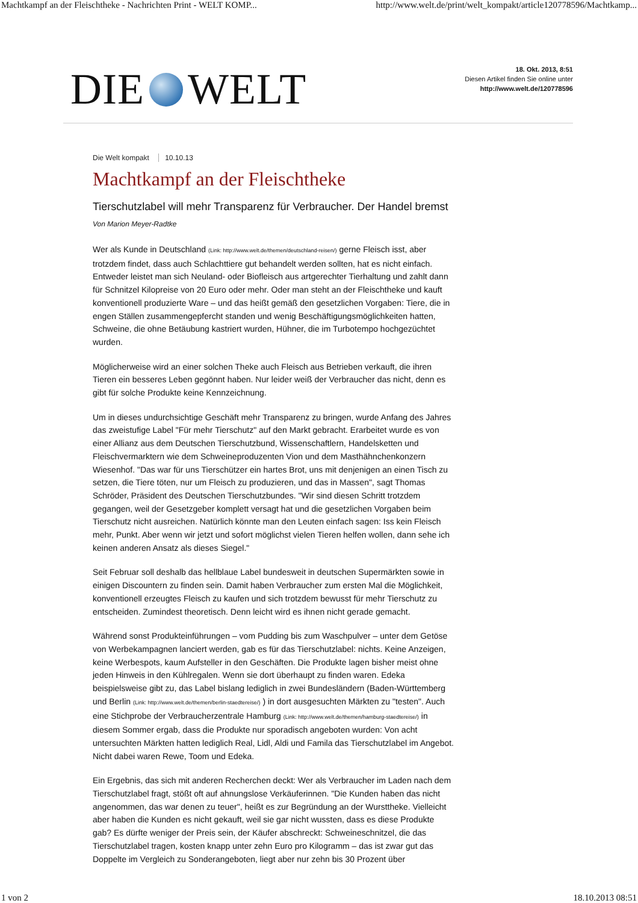Machtkampf an der Fleischtheke - Nachrichten Print - WELT KOMP... http://www.welt.de/print/welt_kompakt/article120778596/Machtkamp...
DIE WELT
18. Okt. 2013, 8:51
Diesen Artikel finden Sie online unter
http://www.welt.de/120778596
Die Welt kompakt 10.10.13
Machtkampf an der Fleischtheke
Tierschutzlabel will mehr Transparenz für Verbraucher. Der Handel bremst Von Marion Meyer-Radtke
Wer als Kunde in Deutschland (Link: http://www.welt.de/themen/deutschland-reisen/) gerne Fleisch isst, aber trotzdem findet, dass auch Schlachttiere gut behandelt werden sollten, hat es nicht einfach. Entweder leistet man sich Neuland- oder Biofleisch aus artgerechter Tierhaltung und zahlt dann für Schnitzel Kilopreise von 20 Euro oder mehr. Oder man steht an der Fleischtheke und kauft konventionell produzierte Ware – und das heißt gemäß den gesetzlichen Vorgaben: Tiere, die in engen Ställen zusammengepfercht standen und wenig Beschäftigungsmöglichkeiten hatten, Schweine, die ohne Betäubung kastriert wurden, Hühner, die im Turbotempo hochgezüchtet wurden.
Möglicherweise wird an einer solchen Theke auch Fleisch aus Betrieben verkauft, die ihren Tieren ein besseres Leben gegönnt haben. Nur leider weiß der Verbraucher das nicht, denn es gibt für solche Produkte keine Kennzeichnung.
Um in dieses undurchsichtige Geschäft mehr Transparenz zu bringen, wurde Anfang des Jahres das zweistufige Label "Für mehr Tierschutz" auf den Markt gebracht. Erarbeitet wurde es von einer Allianz aus dem Deutschen Tierschutzbund, Wissenschaftlern, Handelsketten und Fleischvermarktern wie dem Schweineproduzenten Vion und dem Masthähnchenkonzern Wiesenhof. "Das war für uns Tierschützer ein hartes Brot, uns mit denjenigen an einen Tisch zu setzen, die Tiere töten, nur um Fleisch zu produzieren, und das in Massen", sagt Thomas Schröder, Präsident des Deutschen Tierschutzbundes. "Wir sind diesen Schritt trotzdem gegangen, weil der Gesetzgeber komplett versagt hat und die gesetzlichen Vorgaben beim Tierschutz nicht ausreichen. Natürlich könnte man den Leuten einfach sagen: Iss kein Fleisch mehr, Punkt. Aber wenn wir jetzt und sofort möglichst vielen Tieren helfen wollen, dann sehe ich keinen anderen Ansatz als dieses Siegel."
Seit Februar soll deshalb das hellblaue Label bundesweit in deutschen Supermärkten sowie in einigen Discountern zu finden sein. Damit haben Verbraucher zum ersten Mal die Möglichkeit, konventionell erzeugtes Fleisch zu kaufen und sich trotzdem bewusst für mehr Tierschutz zu entscheiden. Zumindest theoretisch. Denn leicht wird es ihnen nicht gerade gemacht.
Während sonst Produkteinführungen – vom Pudding bis zum Waschpulver – unter dem Getöse von Werbekampagnen lanciert werden, gab es für das Tierschutzlabel: nichts. Keine Anzeigen, keine Werbespots, kaum Aufsteller in den Geschäften. Die Produkte lagen bisher meist ohne jeden Hinweis in den Kühlregalen. Wenn sie dort überhaupt zu finden waren. Edeka beispielsweise gibt zu, das Label bislang lediglich in zwei Bundesländern (Baden-Württemberg und Berlin (Link: http://www.welt.de/themen/berlin-staedtereise/) ) in dort ausgesuchten Märkten zu "testen". Auch eine Stichprobe der Verbraucherzentrale Hamburg (Link: http://www.welt.de/themen/hamburg-staedtereise/) in diesem Sommer ergab, dass die Produkte nur sporadisch angeboten wurden: Von acht untersuchten Märkten hatten lediglich Real, Lidl, Aldi und Famila das Tierschutzlabel im Angebot. Nicht dabei waren Rewe, Toom und Edeka.
Ein Ergebnis, das sich mit anderen Recherchen deckt: Wer als Verbraucher im Laden nach dem Tierschutzlabel fragt, stößt oft auf ahnungslose Verkäuferinnen. "Die Kunden haben das nicht angenommen, das war denen zu teuer", heißt es zur Begründung an der Wursttheke. Vielleicht aber haben die Kunden es nicht gekauft, weil sie gar nicht wussten, dass es diese Produkte gab? Es dürfte weniger der Preis sein, der Käufer abschreckt: Schweineschnitzel, die das Tierschutzlabel tragen, kosten knapp unter zehn Euro pro Kilogramm – das ist zwar gut das Doppelte im Vergleich zu Sonderangeboten, liegt aber nur zehn bis 30 Prozent über
1 von 2 18.10.2013 08:51